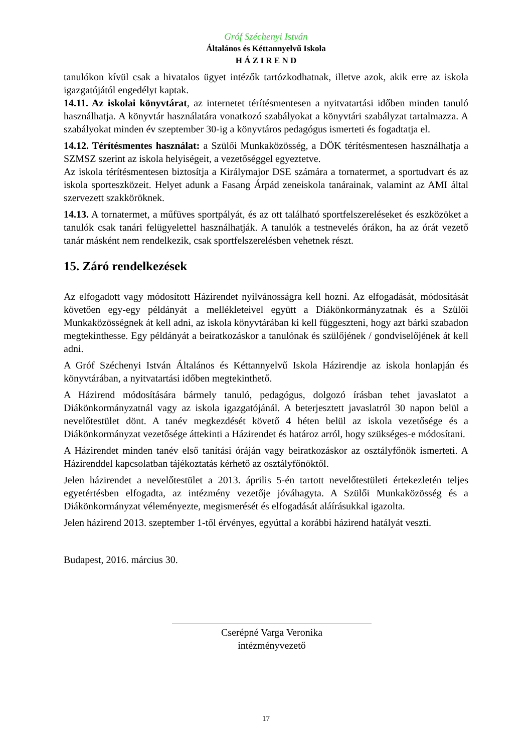Gróf Széchenyi István
Általános és Kéttannyelvű Iskola
H Á Z I R E N D
tanulókon kívül csak a hivatalos ügyet intézők tartózkodhatnak, illetve azok, akik erre az iskola igazgatójától engedélyt kaptak.
14.11. Az iskolai könyvtárat, az internetet térítésmentesen a nyitvatartási időben minden tanuló használhatja. A könyvtár használatára vonatkozó szabályokat a könyvtári szabályzat tartalmazza. A szabályokat minden év szeptember 30-ig a könyvtáros pedagógus ismerteti és fogadtatja el.
14.12. Térítésmentes használat: a Szülői Munkaközösség, a DÖK térítésmentesen használhatja a SZMSZ szerint az iskola helyiségeit, a vezetőséggel egyeztetve.
Az iskola térítésmentesen biztosítja a Királymajor DSE számára a tornatermet, a sportudvart és az iskola sporteszközeit. Helyet adunk a Fasang Árpád zeneiskola tanárainak, valamint az AMI által szervezett szakköröknek.
14.13. A tornatermet, a műfüves sportpályát, és az ott található sportfelszereléseket és eszközöket a tanulók csak tanári felügyelettel használhatják. A tanulók a testnevelés órákon, ha az órát vezető tanár másként nem rendelkezik, csak sportfelszerelésben vehetnek részt.
15. Záró rendelkezések
Az elfogadott vagy módosított Házirendet nyilvánosságra kell hozni. Az elfogadását, módosítását követően egy-egy példányát a mellékleteivel együtt a Diákönkormányzatnak és a Szülői Munkaközösségnek át kell adni, az iskola könyvtárában ki kell függeszteni, hogy azt bárki szabadon megtekinthesse. Egy példányát a beiratkozáskor a tanulónak és szülőjének / gondviselőjének át kell adni.
A Gróf Széchenyi István Általános és Kéttannyelvű Iskola Házirendje az iskola honlapján és könyvtárában, a nyitvatartási időben megtekinthető.
A Házirend módosítására bármely tanuló, pedagógus, dolgozó írásban tehet javaslatot a Diákönkormányzatnál vagy az iskola igazgatójánál. A beterjesztett javaslatról 30 napon belül a nevelőtestület dönt. A tanév megkezdését követő 4 héten belül az iskola vezetősége és a Diákönkormányzat vezetősége áttekinti a Házirendet és határoz arról, hogy szükséges-e módosítani.
A Házirendet minden tanév első tanítási óráján vagy beiratkozáskor az osztályfőnök ismerteti. A Házirenddel kapcsolatban tájékoztatás kérhető az osztályfőnöktől.
Jelen házirendet a nevelőtestület a 2013. április 5-én tartott nevelőtestületi értekezletén teljes egyetértésben elfogadta, az intézmény vezetője jóváhagyta. A Szülői Munkaközösség és a Diákönkormányzat véleményezte, megismerését és elfogadását aláírásukkal igazolta.
Jelen házirend 2013. szeptember 1-től érvényes, egyúttal a korábbi házirend hatályát veszti.
Budapest, 2016. március 30.
Cserépné Varga Veronika
intézményvezető
17